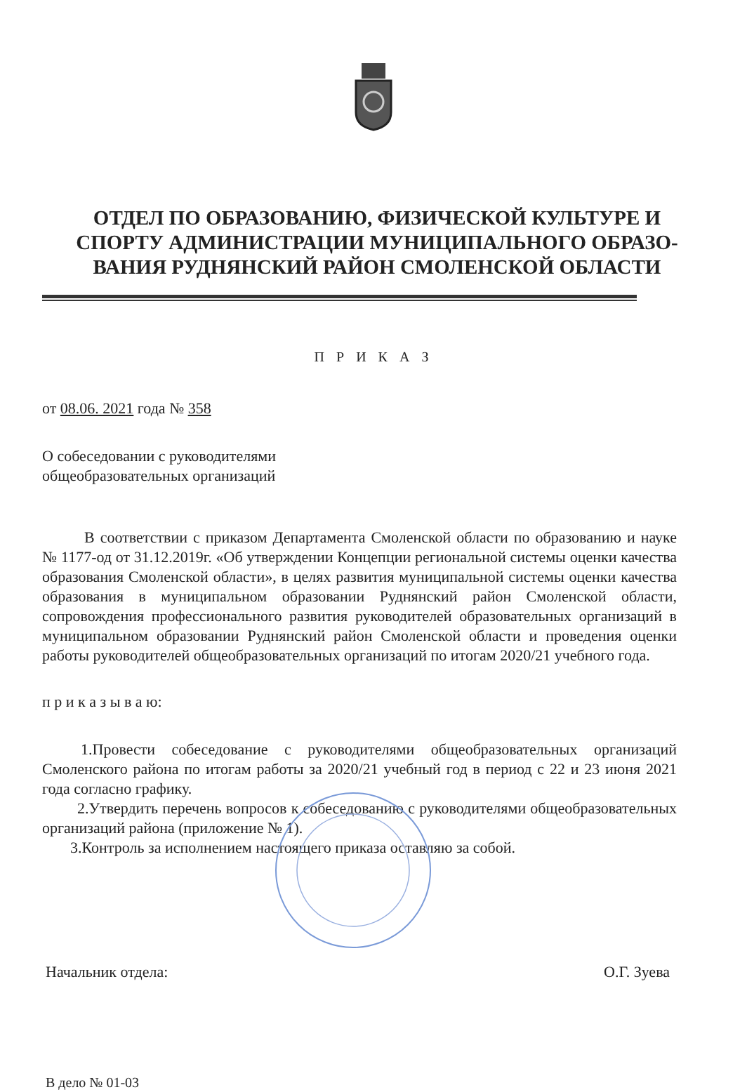ОТДЕЛ ПО ОБРАЗОВАНИЮ, ФИЗИЧЕСКОЙ КУЛЬТУРЕ И СПОРТУ АДМИНИСТРАЦИИ МУНИЦИПАЛЬНОГО ОБРАЗО-ВАНИЯ РУДНЯНСКИЙ РАЙОН СМОЛЕНСКОЙ ОБЛАСТИ
П Р И К А З
от 08.06. 2021 года № 358
О собеседовании с руководителями
общеобразовательных организаций
В соответствии с приказом Департамента Смоленской области по образованию и науке № 1177-од от 31.12.2019г. «Об утверждении Концепции региональной системы оценки качества образования Смоленской области», в целях развития муниципальной системы оценки качества образования в муниципальном образовании Руднянский район Смоленской области, сопровождения профессионального развития руководителей образовательных организаций в муниципальном образовании Руднянский район Смоленской области и проведения оценки работы руководителей общеобразовательных организаций по итогам 2020/21 учебного года.
п р и к а з ы в а ю:
1.Провести собеседование с руководителями общеобразовательных организаций Смоленского района по итогам работы за 2020/21 учебный год в период с 22 и 23 июня 2021 года согласно графику.
2.Утвердить перечень вопросов к собеседованию с руководителями общеобразовательных организаций района (приложение № 1).
3.Контроль за исполнением настоящего приказа оставляю за собой.
Начальник отдела: О.Г. Зуева
В дело № 01-03